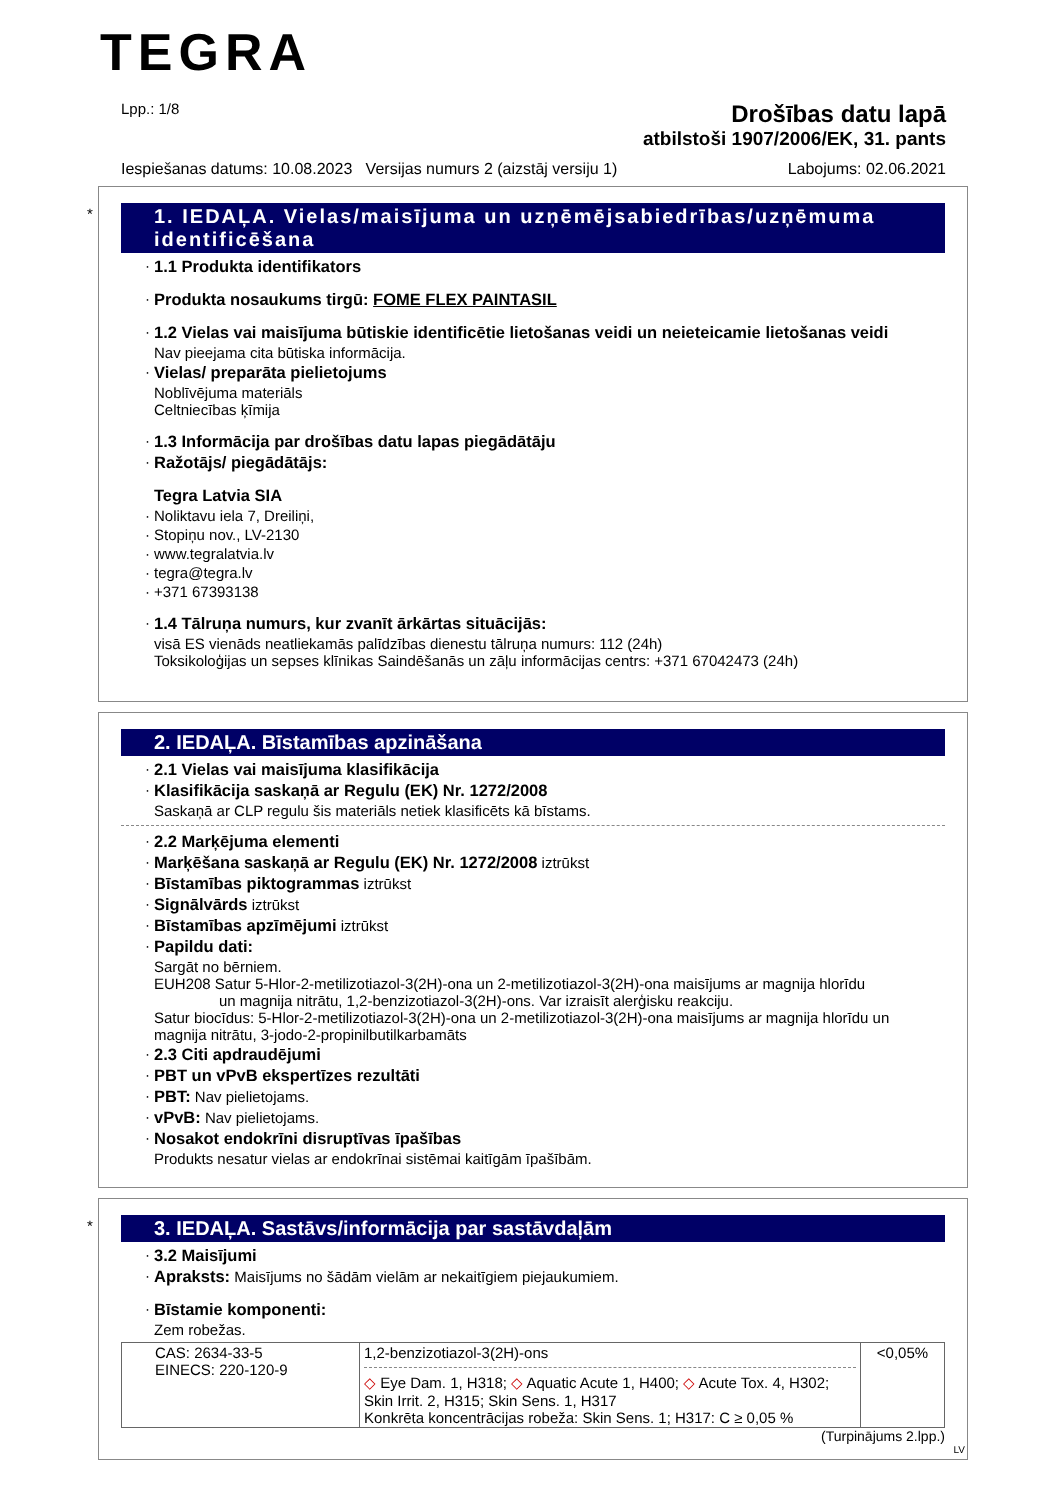TEGRA
Lpp.: 1/8
Drošības datu lapā
atbilstoši 1907/2006/EK, 31. pants
Iespiešanas datums: 10.08.2023 Versijas numurs 2 (aizstāj versiju 1) Labojums: 02.06.2021
*
1. IEDAĻA. Vielas/maisījuma un uzņēmējsabiedrības/uzņēmuma identificēšana
1.1 Produkta identifikators
Produkta nosaukums tirgū: FOME FLEX PAINTASIL
1.2 Vielas vai maisījuma būtiskie identificētie lietošanas veidi un neieteicamie lietošanas veidi
Nav pieejama cita būtiska informācija.
Vielas/ preparāta pielietojums
Noblīvējuma materiāls
Celtniecības ķīmija
1.3 Informācija par drošības datu lapas piegādātāju
Ražotājs/ piegādātājs:
Tegra Latvia SIA
Noliktavu iela 7, Dreiliņi,
Stopiņu nov., LV-2130
www.tegralatvia.lv
tegra@tegra.lv
+371 67393138
1.4 Tālruņa numurs, kur zvanīt ārkārtas situācijās:
visā ES vienāds neatliekamās palīdzības dienestu tālruņa numurs: 112 (24h)
Toksikoloģijas un sepses klīnikas Saindēšanās un zāļu informācijas centrs: +371 67042473 (24h)
2. IEDAĻA. Bīstamības apzināšana
2.1 Vielas vai maisījuma klasifikācija
Klasifikācija saskaņā ar Regulu (EK) Nr. 1272/2008
Saskaņā ar CLP regulu šis materiāls netiek klasificēts kā bīstams.
2.2 Marķējuma elementi
Marķēšana saskaņā ar Regulu (EK) Nr. 1272/2008 iztrūkst
Bīstamības piktogrammas iztrūkst
Signālvārds iztrūkst
Bīstamības apzīmējumi iztrūkst
Papildu dati:
Sargāt no bērniem.
EUH208 Satur 5-Hlor-2-metilizotiazol-3(2H)-ona un 2-metilizotiazol-3(2H)-ona maisījums ar magnija hlorīdu
un magnija nitrātu, 1,2-benzizotiazol-3(2H)-ons. Var izraisīt alerģisku reakciju.
Satur biocīdus: 5-Hlor-2-metilizotiazol-3(2H)-ona un 2-metilizotiazol-3(2H)-ona maisījums ar magnija hlorīdu un magnija nitrātu, 3-jodo-2-propinilbutilkarbamāts
2.3 Citi apdraudējumi
PBT un vPvB ekspertīzes rezultāti
PBT: Nav pielietojams.
vPvB: Nav pielietojams.
Nosakot endokrīni disruptīvas īpašības
Produkts nesatur vielas ar endokrīnai sistēmai kaitīgām īpašībām.
*
3. IEDAĻA. Sastāvs/informācija par sastāvdaļām
3.2 Maisījumi
Apraksts: Maisījums no šādām vielām ar nekaitīgiem piejaukumiem.
Bīstamie komponenti:
Zem robežas.
| CAS: 2634-33-5 EINECS: 220-120-9 | 1,2-benzizotiazol-3(2H)-ons ◇ Eye Dam. 1, H318; ◇ Aquatic Acute 1, H400; ◇ Acute Tox. 4, H302; Skin Irrit. 2, H315; Skin Sens. 1, H317 Konkrēta koncentrācijas robeža: Skin Sens. 1; H317: C ≥ 0,05 % | <0,05% |
(Turpinājums 2.lpp.)
LV